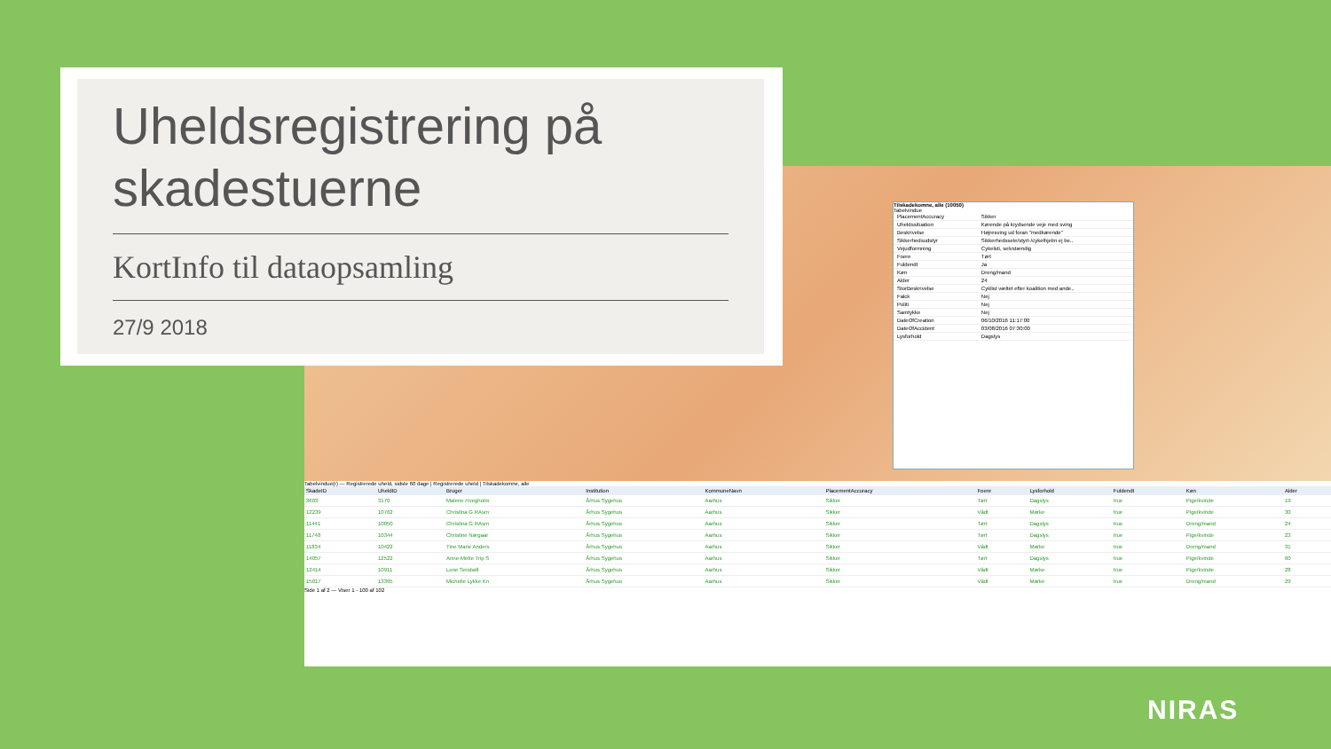Tilskadekomne, alle (10050)
Tabelvindue
| PlacementAccuracy | Sikker |
| Uheldssituation | Kørende på krydsende veje med sving |
| Beskrivelse | Højresving ud foran "medkørende" |
| Sikkerhedsudstyr | Sikkerhedssele/styrt-/cykelhjelm ej be.. |
| Vejudformning | Cykelsti, selvstændig |
| Foere | Tørt |
| Fuldendt | Ja |
| Køn | Dreng/mand |
| Alder | 24 |
| StorBeskrivelse | Cyklist væltet efter koalition med ande.. |
| Falck | Nej |
| Politi | Nej |
| Samtykke | Nej |
| DateOfCreation | 06/10/2016 11:17:00 |
| DateOfAccident | 03/08/2016 07:30:00 |
| Lysforhold | Dagslys |
Tabelvindue(r) — Registrerede uheld, sidste 60 dage | Registrerede uheld | Tilskadekomne, alle
| SkadeID | UheldID | Bruger | Institution | KommuneNavn | PlacementAccuracy | Foere | Lysforhold | Fuldendt | Køn | Alder |
| --- | --- | --- | --- | --- | --- | --- | --- | --- | --- | --- |
| 3603 | 3170 | Malene Hvegholm | Århus Sygehus | Aarhus | Sikker | Tørt | Dagslys | true | Pige/kvinde | 19 |
| 12239 | 10762 | Christina G RAsm | Århus Sygehus | Aarhus | Sikker | Vådt | Mørke | true | Pige/kvinde | 30 |
| 11441 | 10050 | Christina G RAsm | Århus Sygehus | Aarhus | Sikker | Tørt | Dagslys | true | Dreng/mand | 24 |
| 11748 | 10344 | Christine Nørgaar | Århus Sygehus | Aarhus | Sikker | Tørt | Dagslys | true | Pige/kvinde | 23 |
| 11834 | 10422 | Tine Marie Anders | Århus Sygehus | Aarhus | Sikker | Vådt | Mørke | true | Dreng/mand | 31 |
| 14057 | 12522 | Anne-Mette Trip S | Århus Sygehus | Aarhus | Sikker | Tørt | Dagslys | true | Pige/kvinde | 60 |
| 12414 | 10911 | Lone Seisbøll | Århus Sygehus | Aarhus | Sikker | Vådt | Mørke | true | Pige/kvinde | 28 |
| 15017 | 13395 | Michelle Lykke Kn | Århus Sygehus | Aarhus | Sikker | Vådt | Mørke | true | Dreng/mand | 29 |
Side 1 af 2 — Viser 1 - 100 af 102
Uheldsregistrering på skadestuerne
KortInfo til dataopsamling
27/9 2018
NIRAS